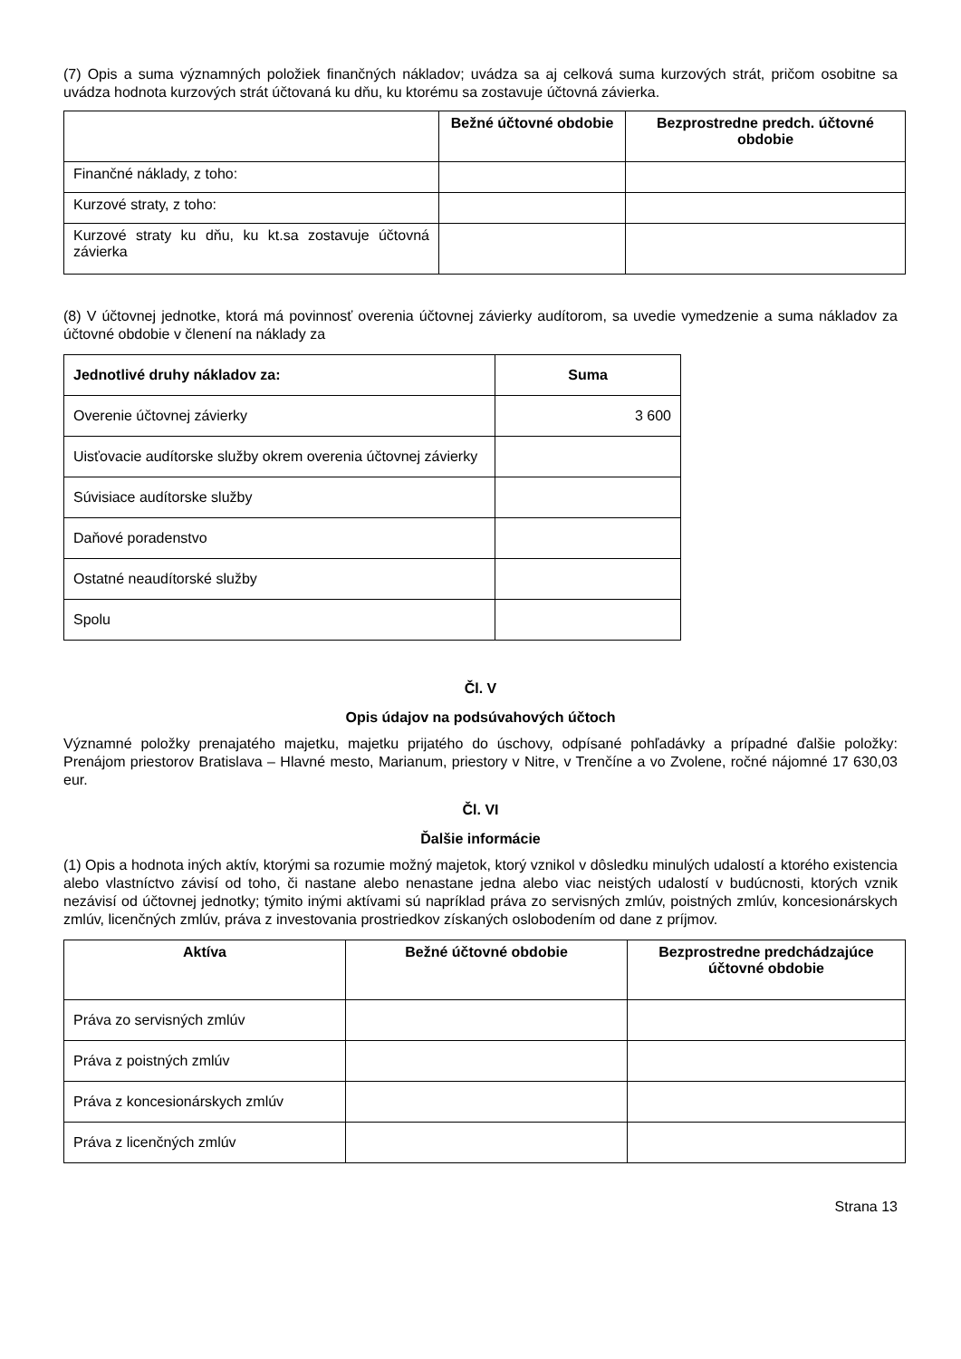(7) Opis a suma významných položiek finančných nákladov; uvádza sa aj celková suma kurzových strát, pričom osobitne sa uvádza hodnota kurzových strát účtovaná ku dňu, ku ktorému sa zostavuje účtovná závierka.
| | Bežné účtovné obdobie | Bezprostredne predch. účtovné obdobie |
| --- | --- | --- |
| Finančné náklady, z toho: | | |
| Kurzové straty, z toho: | | |
| Kurzové straty ku dňu, ku kt.sa zostavuje účtovná závierka | | |
(8) V účtovnej jednotke, ktorá má povinnosť overenia účtovnej závierky audítorom, sa uvedie vymedzenie a suma nákladov za účtovné obdobie v členení na náklady za
| Jednotlivé druhy nákladov za: | Suma |
| --- | --- |
| Overenie účtovnej závierky | 3 600 |
| Uisťovacie audítorske služby okrem overenia účtovnej závierky | |
| Súvisiace audítorske služby | |
| Daňové poradenstvo | |
| Ostatné neaudítorské služby | |
| Spolu | |
Čl. V
Opis údajov na podsúvahových účtoch
Významné položky prenajatého majetku, majetku prijatého do úschovy, odpísané pohľadávky a prípadné ďalšie položky: Prenájom priestorov Bratislava – Hlavné mesto, Marianum, priestory v Nitre, v Trenčíne a vo Zvolene, ročné nájomné 17 630,03 eur.
Čl. VI
Ďalšie informácie
(1) Opis a hodnota iných aktív, ktorými sa rozumie možný majetok, ktorý vznikol v dôsledku minulých udalostí a ktorého existencia alebo vlastníctvo závisí od toho, či nastane alebo nenastane jedna alebo viac neistých udalostí v budúcnosti, ktorých vznik nezávisí od účtovnej jednotky; týmito inými aktívami sú napríklad práva zo servisných zmlúv, poistných zmlúv, koncesionárskych zmlúv, licenčných zmlúv, práva z investovania prostriedkov získaných oslobodením od dane z príjmov.
| Aktíva | Bežné účtovné obdobie | Bezprostredne predchádzajúce účtovné obdobie |
| --- | --- | --- |
| Práva zo servisných zmlúv | | |
| Práva z poistných zmlúv | | |
| Práva z koncesionárskych zmlúv | | |
| Práva z licenčných zmlúv | | |
Strana 13